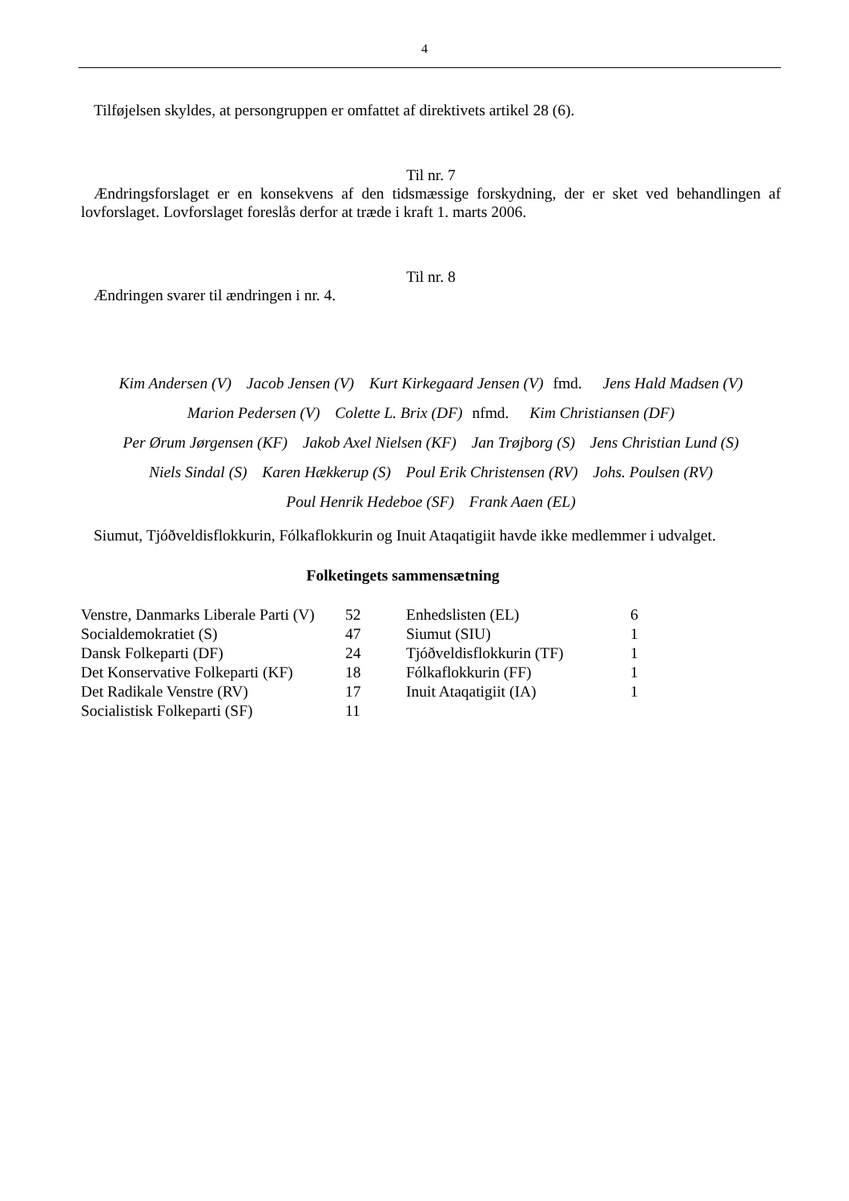4
Tilføjelsen skyldes, at persongruppen er omfattet af direktivets artikel 28 (6).
Til nr. 7
Ændringsforslaget er en konsekvens af den tidsmæssige forskydning, der er sket ved behandlingen af lovforslaget. Lovforslaget foreslås derfor at træde i kraft 1. marts 2006.
Til nr. 8
Ændringen svarer til ændringen i nr. 4.
Kim Andersen (V) Jacob Jensen (V) Kurt Kirkegaard Jensen (V) fmd. Jens Hald Madsen (V)
Marion Pedersen (V) Colette L. Brix (DF) nfmd. Kim Christiansen (DF)
Per Ørum Jørgensen (KF) Jakob Axel Nielsen (KF) Jan Trøjborg (S) Jens Christian Lund (S)
Niels Sindal (S) Karen Hækkerup (S) Poul Erik Christensen (RV) Johs. Poulsen (RV)
Poul Henrik Hedeboe (SF) Frank Aaen (EL)
Siumut, Tjóðveldisflokkurin, Fólkaflokkurin og Inuit Ataqatigiit havde ikke medlemmer i udvalget.
Folketingets sammensætning
| Venstre, Danmarks Liberale Parti (V) | 52 | Enhedslisten (EL) | 6 |
| Socialdemokratiet (S) | 47 | Siumut (SIU) | 1 |
| Dansk Folkeparti (DF) | 24 | Tjóðveldisflokkurin (TF) | 1 |
| Det Konservative Folkeparti (KF) | 18 | Fólkaflokkurin (FF) | 1 |
| Det Radikale Venstre (RV) | 17 | Inuit Ataqatigiit (IA) | 1 |
| Socialistisk Folkeparti (SF) | 11 | | |